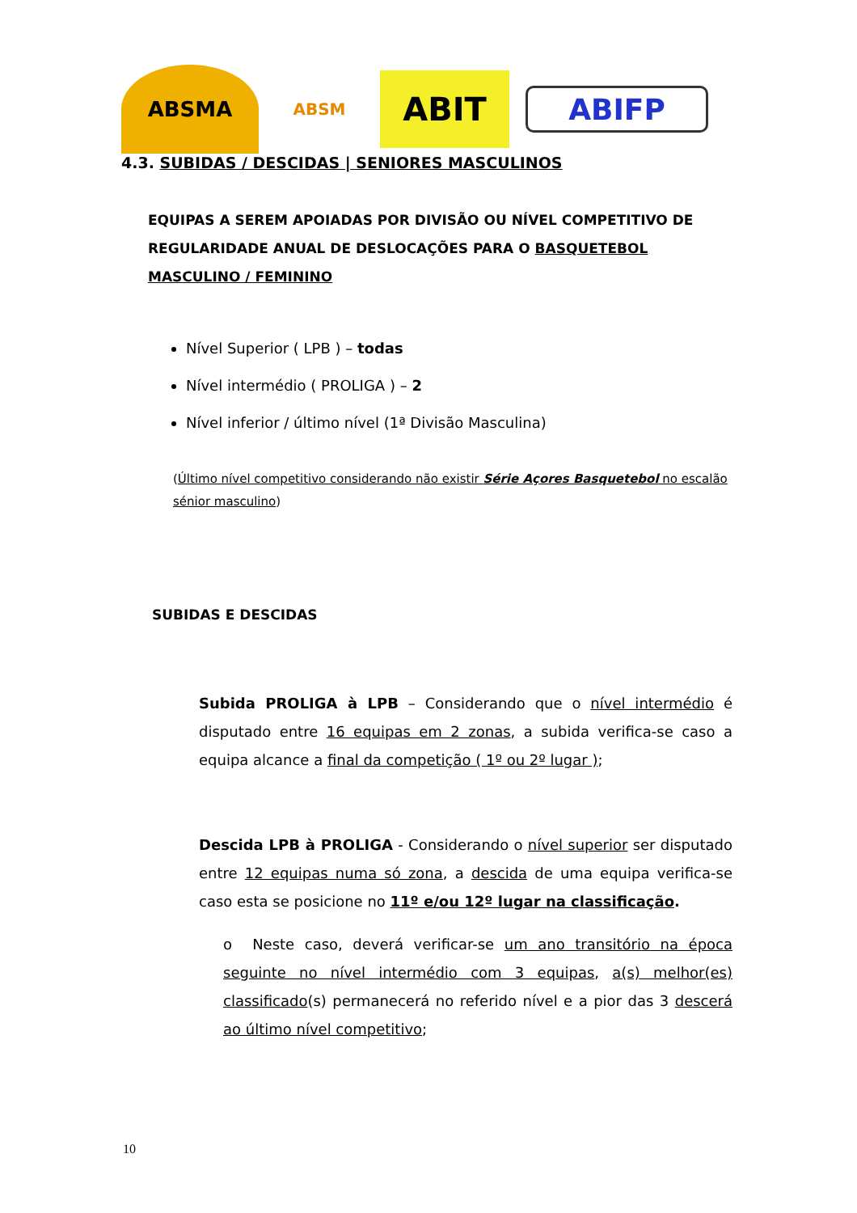ABSMA
ABSM
ABIT
ABIFP
4.3. SUBIDAS / DESCIDAS | SENIORES MASCULINOS
EQUIPAS A SEREM APOIADAS POR DIVISÃO OU NÍVEL COMPETITIVO DE REGULARIDADE ANUAL DE DESLOCAÇÕES PARA O BASQUETEBOL MASCULINO / FEMININO
Nível Superior ( LPB ) – todas
Nível intermédio ( PROLIGA ) – 2
Nível inferior / último nível (1ª Divisão Masculina)
(Último nível competitivo considerando não existir Série Açores Basquetebol no escalão sénior masculino)
SUBIDAS E DESCIDAS
Subida PROLIGA à LPB – Considerando que o nível intermédio é disputado entre 16 equipas em 2 zonas, a subida verifica-se caso a equipa alcance a final da competição ( 1º ou 2º lugar );
Descida LPB à PROLIGA - Considerando o nível superior ser disputado entre 12 equipas numa só zona, a descida de uma equipa verifica-se caso esta se posicione no 11º e/ou 12º lugar na classificação.
o Neste caso, deverá verificar-se um ano transitório na época seguinte no nível intermédio com 3 equipas, a(s) melhor(es) classificado(s) permanecerá no referido nível e a pior das 3 descerá ao último nível competitivo;
10